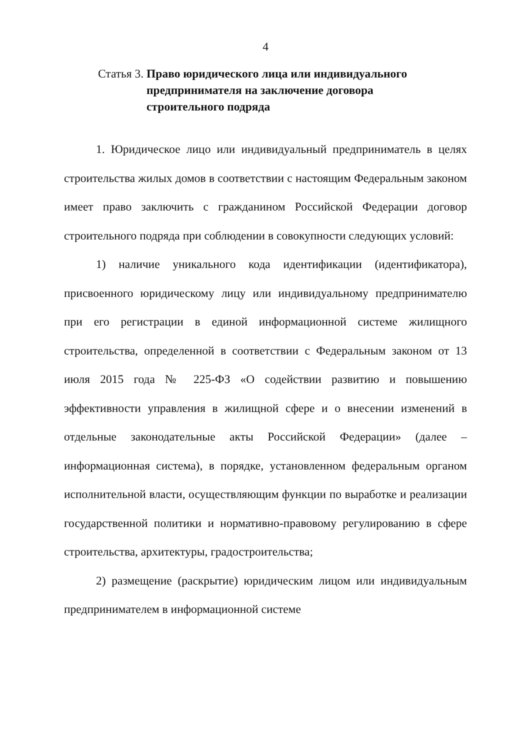4
Статья 3. Право юридического лица или индивидуального предпринимателя на заключение договора строительного подряда
1. Юридическое лицо или индивидуальный предприниматель в целях строительства жилых домов в соответствии с настоящим Федеральным законом имеет право заключить с гражданином Российской Федерации договор строительного подряда при соблюдении в совокупности следующих условий:
1) наличие уникального кода идентификации (идентификатора), присвоенного юридическому лицу или индивидуальному предпринимателю при его регистрации в единой информационной системе жилищного строительства, определенной в соответствии с Федеральным законом от 13 июля 2015 года № 225-ФЗ «О содействии развитию и повышению эффективности управления в жилищной сфере и о внесении изменений в отдельные законодательные акты Российской Федерации» (далее – информационная система), в порядке, установленном федеральным органом исполнительной власти, осуществляющим функции по выработке и реализации государственной политики и нормативно-правовому регулированию в сфере строительства, архитектуры, градостроительства;
2) размещение (раскрытие) юридическим лицом или индивидуальным предпринимателем в информационной системе